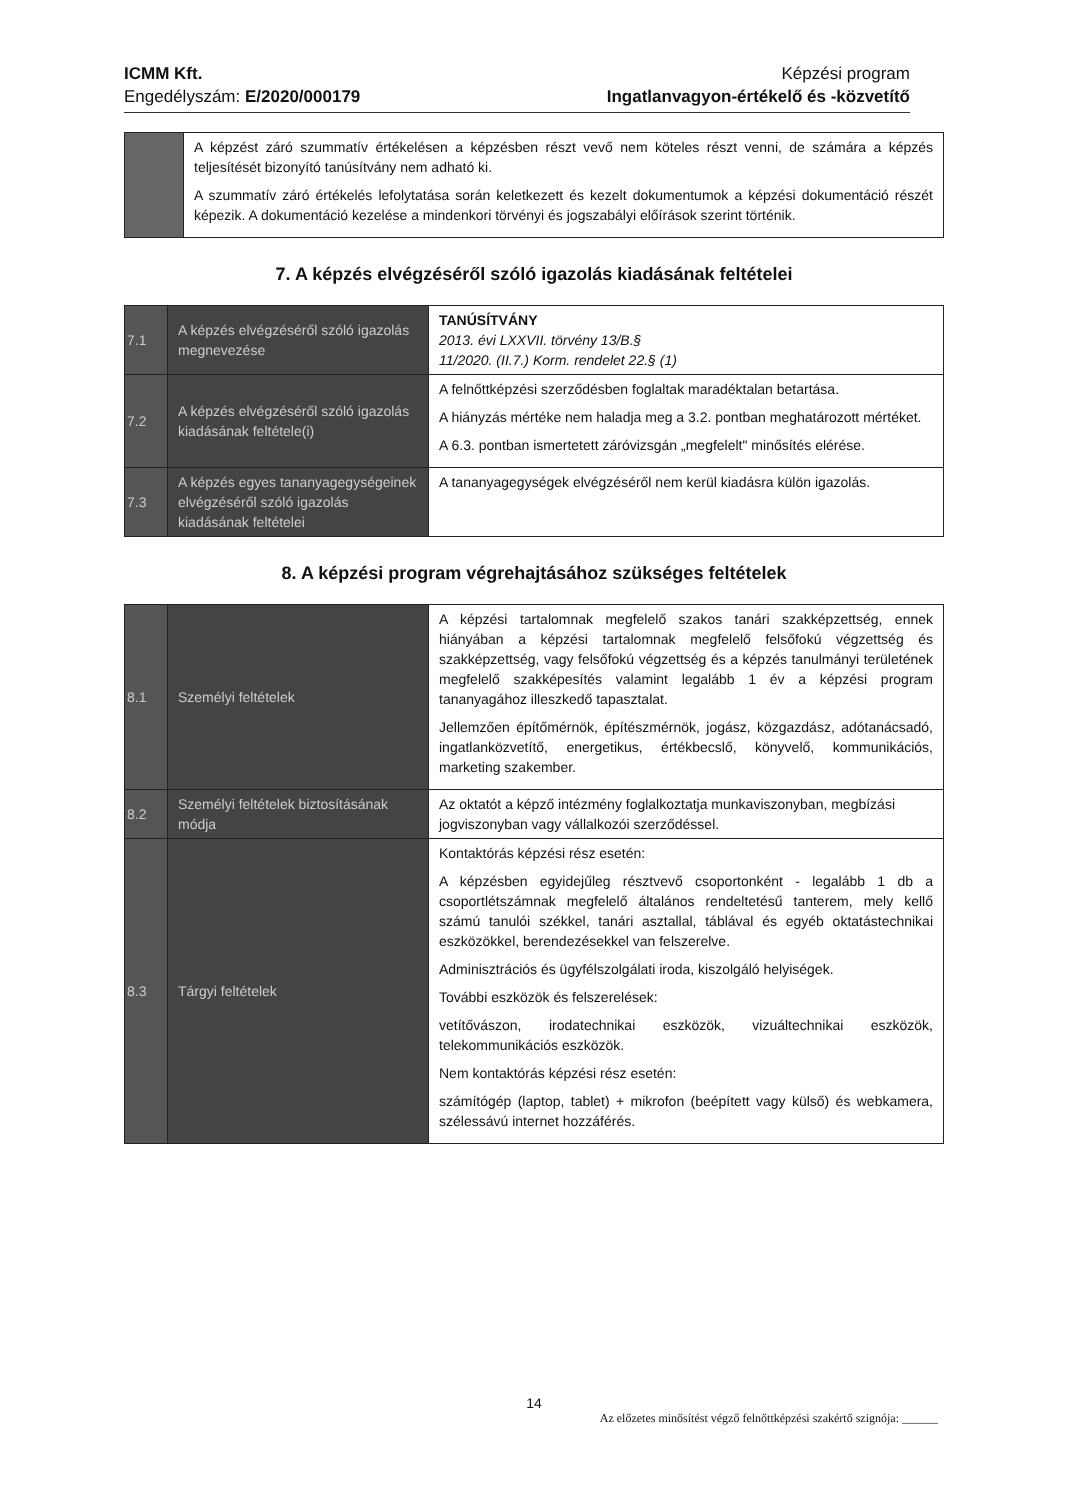ICMM Kft.
Engedélyszám: E/2020/000179
Képzési program
Ingatlanvagyon-értékelő és -közvetítő
| | A képzést záró szummatív értékelésen a képzésben részt vevő nem köteles részt venni, de számára a képzés teljesítését bizonyító tanúsítvány nem adható ki. A szummatív záró értékelés lefolytatása során keletkezett és kezelt dokumentumok a képzési dokumentáció részét képezik. A dokumentáció kezelése a mindenkori törvényi és jogszabályi előírások szerint történik. |
7. A képzés elvégzéséről szóló igazolás kiadásának feltételei
| 7.1 | A képzés elvégzéséről szóló igazolás megnevezése | TANÚSÍTVÁNY 2013. évi LXXVII. törvény 13/B.§ 11/2020. (II.7.) Korm. rendelet 22.§ (1) |
| 7.2 | A képzés elvégzéséről szóló igazolás kiadásának feltétele(i) | A felnőttképzési szerződésben foglaltak maradéktalan betartása. A hiányzás mértéke nem haladja meg a 3.2. pontban meghatározott mértéket. A 6.3. pontban ismertetett záróvizsgán „megfelelt" minősítés elérése. |
| 7.3 | A képzés egyes tananyagegységeinek elvégzéséről szóló igazolás kiadásának feltételei | A tananyagegységek elvégzéséről nem kerül kiadásra külön igazolás. |
8. A képzési program végrehajtásához szükséges feltételek
| 8.1 | Személyi feltételek | A képzési tartalomnak megfelelő szakos tanári szakképzettség, ennek hiányában a képzési tartalomnak megfelelő felsőfokú végzettség és szakképzettség, vagy felsőfokú végzettség és a képzés tanulmányi területének megfelelő szakképesítés valamint legalább 1 év a képzési program tananyagához illeszkedő tapasztalat. Jellemzően építőmérnök, építészmérnök, jogász, közgazdász, adótanácsadó, ingatlanközvetítő, energetikus, értékbecslő, könyvelő, kommunikációs, marketing szakember. |
| 8.2 | Személyi feltételek biztosításának módja | Az oktatót a képző intézmény foglalkoztatja munkaviszonyban, megbízási jogviszonyban vagy vállalkozói szerződéssel. |
| 8.3 | Tárgyi feltételek | Kontaktórás képzési rész esetén: A képzésben egyidejűleg résztvevő csoportonként - legalább 1 db a csoportlétszámnak megfelelő általános rendeltetésű tanterem, mely kellő számú tanulói székkel, tanári asztallal, táblával és egyéb oktatástechnikai eszközökkel, berendezésekkel van felszerelve. Adminisztrációs és ügyfélszolgálati iroda, kiszolgáló helyiségek. További eszközök és felszerelések: vetítővászon, irodatechnikai eszközök, vizuáltechnikai eszközök, telekommunikációs eszközök. Nem kontaktórás képzési rész esetén: számítógép (laptop, tablet) + mikrofon (beépített vagy külső) és webkamera, szélessávú internet hozzáférés. |
14
Az előzetes minősítést végző felnőttképzési szakértő szignója: ______